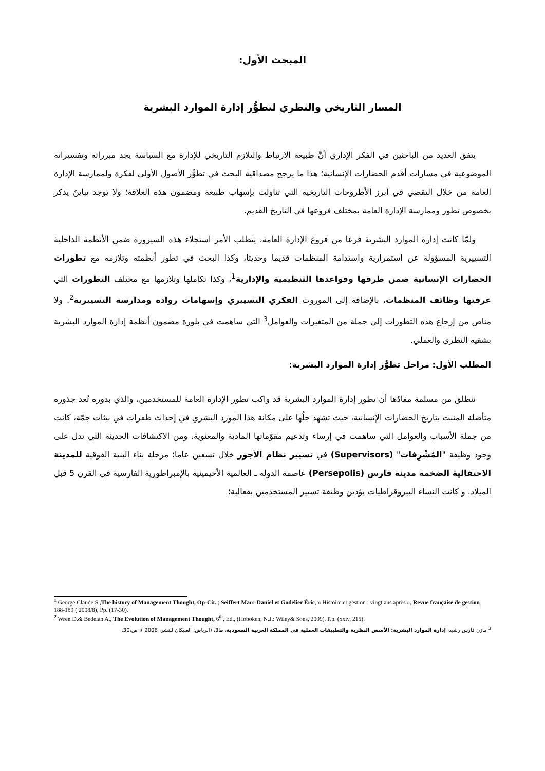المبحث الأول:
المسار التاريخي والنظري لتطوُّر إدارة الموارد البشرية
يتفق العديد من الباحثين في الفكر الإداري أنَّ طبيعة الارتباط والتلازم التاريخي للإدارة مع السياسة يجد مبرراته وتفسيراته الموضوعية في مسارات أقدم الحضارات الإنسانية؛ هذا ما يرجح مصداقية البحث في تطوُّر الأصول الأولى لفكرة ولممارسة الإدارة العامة من خلال التقصي في أبرز الأطروحات التاريخية التي تناولت بإسهاب طبيعة ومضمون هذه العلاقة؛ ولا يوجد تباينٌ يذكر بخصوص تطور وممارسة الإدارة العامة بمختلف فروعها في التاريخ القديم.
ولمّا كانت إدارة الموارد البشرية فرعا من فروع الإدارة العامة، يتطلب الأمر استجلاء هذه السيرورة ضمن الأنظمة الداخلية التسييرية المسؤولة عن استمرارية واستدامة المنظمات قديما وحديثا، وكذا البحث في تطور أنظمته وتلازمه مع تطورات الحضارات الإنسانية ضمن طرقها وقواعدها التنظيمية والإدارية<sup>1</sup>، وكذا تكاملها وتلازمها مع مختلف التطورات التي عرفتها وظائف المنظمات، بالإضافة إلى الموروث الفكري التسييري وإسهامات رواده ومدارسه التسييرية<sup>2</sup>. ولا مناص من إرجاع هذه التطورات إلي جملة من المتغيرات والعوامل<sup>3</sup> التي ساهمت في بلورة مضمون أنظمة إدارة الموارد البشرية بشقيه النظري والعملي.
المطلب الأول: مراحل تطوُّر إدارة الموارد البشرية:
ننطلق من مسلمة مفادُها أن تطور إدارة الموارد البشرية قد واكب تطور الإدارة العامة للمستخدمين، والذي بدوره تُعد جذوره متأصلة المنبت بتاريخ الحضارات الإنسانية، حيث تشهد جلُها على مكانة هذا المورد البشري في إحداث طفرات في بيئات جمّة، كانت من جملة الأسباب والعوامل التي ساهمت في إرساء وتدعيم مقوّماتها المادية والمعنوية. ومن الاكتشافات الحديثة التي تدل على وجود وظيفة "المُشْرِفات" (Supervisors) في تسيير نظام الأجور خلال تسعين عاما؛ مرحلة بناء البنية الفوقية للمدينة الاحتفالية الضخمة مدينة فارس (Persepolis) عاصمة الدولة ـ العالمية الأخيمينية بالإمبراطورية الفارسية في القرن 5 قبل الميلاد. و كانت النساء البيروقراطيات يؤدين وظيفة تسيير المستخدمين بفعالية؛
<sup>1</sup> George Claude S.,The history of Management Thought, Op-Cit. ; Seiffert Marc-Daniel et Godelier Éric, « Histoire et gestion : vingt ans après », Revue française de gestion 188-189 ( 2008/8), Pp. (17-30).
<sup>2</sup> Wren D.& Bedeian A., The Evolution of Management Thought, 6<sup>th</sup>, Ed., (Hoboken, N.J.: Wiley& Sons, 2009). P.p. (xxiv, 215).
<sup>3</sup> مازن فارس رشيد، إدارة الموارد البشرية: الأسس النظرية والتطبيقات العملية في المملكة العربية السعودية، ط3، (الرياض: العبيكان للنشر، 2006 )، ص،30.